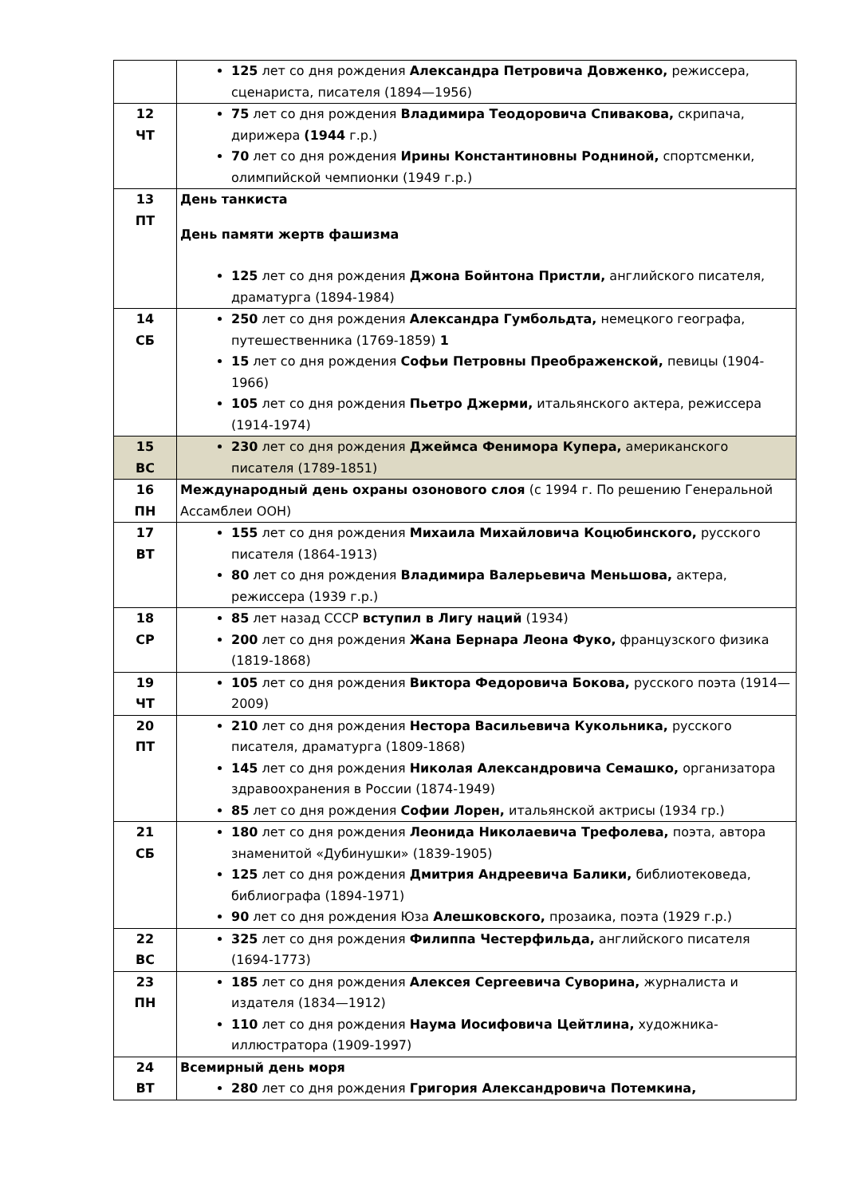| | 125 лет со дня рождения Александра Петровича Довженко, режиссера, сценариста, писателя (1894—1956) |
| 12 ЧТ | 75 лет со дня рождения Владимира Теодоровича Спивакова, скрипача, дирижера (1944 г.р.) 70 лет со дня рождения Ирины Константиновны Родниной, спортсменки, олимпийской чемпионки (1949 г.р.) |
| 13 ПТ | День танкиста День памяти жертв фашизма 125 лет со дня рождения Джона Бойнтона Пристли, английского писателя, драматурга (1894-1984) |
| 14 СБ | 250 лет со дня рождения Александра Гумбольдта, немецкого географа, путешественника (1769-1859) 1 15 лет со дня рождения Софьи Петровны Преображенской, певицы (1904-1966) 105 лет со дня рождения Пьетро Джерми, итальянского актера, режиссера (1914-1974) |
| 15 ВС | 230 лет со дня рождения Джеймса Фенимора Купера, американского писателя (1789-1851) |
| 16 ПН | Международный день охраны озонового слоя (с 1994 г. По решению Генеральной Ассамблеи ООН) |
| 17 ВТ | 155 лет со дня рождения Михаила Михайловича Коцюбинского, русского писателя (1864-1913) 80 лет со дня рождения Владимира Валерьевича Меньшова, актера, режиссера (1939 г.р.) |
| 18 СР | 85 лет назад СССР вступил в Лигу наций (1934) 200 лет со дня рождения Жана Бернара Леона Фуко, французского физика (1819-1868) |
| 19 ЧТ | 105 лет со дня рождения Виктора Федоровича Бокова, русского поэта (1914—2009) |
| 20 ПТ | 210 лет со дня рождения Нестора Васильевича Кукольника, русского писателя, драматурга (1809-1868) 145 лет со дня рождения Николая Александровича Семашко, организатора здравоохранения в России (1874-1949) 85 лет со дня рождения Софии Лорен, итальянской актрисы (1934 гр.) |
| 21 СБ | 180 лет со дня рождения Леонида Николаевича Трефолева, поэта, автора знаменитой «Дубинушки» (1839-1905) 125 лет со дня рождения Дмитрия Андреевича Балики, библиотековеда, библиографа (1894-1971) 90 лет со дня рождения Юза Алешковского, прозаика, поэта (1929 г.р.) |
| 22 ВС | 325 лет со дня рождения Филиппа Честерфильда, английского писателя (1694-1773) |
| 23 ПН | 185 лет со дня рождения Алексея Сергеевича Суворина, журналиста и издателя (1834—1912) 110 лет со дня рождения Наума Иосифовича Цейтлина, художника-иллюстратора (1909-1997) |
| 24 ВТ | Всемирный день моря 280 лет со дня рождения Григория Александровича Потемкина, |